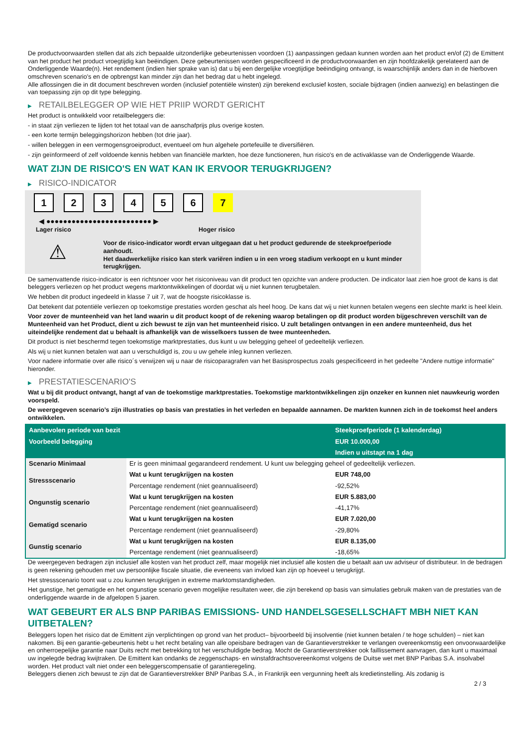De productvoorwaarden stellen dat als zich bepaalde uitzonderlijke gebeurtenissen voordoen (1) aanpassingen gedaan kunnen worden aan het product en/of (2) de Emittent van het product het product vroegtijdig kan beëindigen. Deze gebeurtenissen worden gespecificeerd in de productvoorwaarden en zijn hoofdzakelijk gerelateerd aan de Onderliggende Waarde(n). Het rendement (indien hier sprake van is) dat u bij een dergelijke vroegtijdige beëindiging ontvangt, is waarschijnlijk anders dan in de hierboven omschreven scenario's en de opbrengst kan minder zijn dan het bedrag dat u hebt ingelegd.
Alle aflossingen die in dit document beschreven worden (inclusief potentiële winsten) zijn berekend exclusief kosten, sociale bijdragen (indien aanwezig) en belastingen die van toepassing zijn op dit type belegging.
▶ RETAILBELEGGER OP WIE HET PRIIP WORDT GERICHT
Het product is ontwikkeld voor retailbeleggers die:
- in staat zijn verliezen te lijden tot het totaal van de aanschafprijs plus overige kosten.
- een korte termijn beleggingshorizon hebben (tot drie jaar).
- willen beleggen in een vermogensgroeiproduct, eventueel om hun algehele portefeuille te diversifiëren.
- zijn geïnformeerd of zelf voldoende kennis hebben van financiële markten, hoe deze functioneren, hun risico's en de activaklasse van de Onderliggende Waarde.
WAT ZIJN DE RISICO'S EN WAT KAN IK ERVOOR TERUGKRIJGEN?
▶ RISICO-INDICATOR
1234567
◀ ●●●●●●●●●●●●●●●●●●●●●●●●● ▶
Lager risico Hoger risico
⚠
Voor de risico-indicator wordt ervan uitgegaan dat u het product gedurende de steekproefperiode aanhoudt.
Het daadwerkelijke risico kan sterk variëren indien u in een vroeg stadium verkoopt en u kunt minder terugkrijgen.
De samenvattende risico-indicator is een richtsnoer voor het risiconiveau van dit product ten opzichte van andere producten. De indicator laat zien hoe groot de kans is dat beleggers verliezen op het product wegens marktontwikkelingen of doordat wij u niet kunnen terugbetalen.
We hebben dit product ingedeeld in klasse 7 uit 7, wat de hoogste risicoklasse is.
Dat betekent dat potentiële verliezen op toekomstige prestaties worden geschat als heel hoog. De kans dat wij u niet kunnen betalen wegens een slechte markt is heel klein.
Voor zover de munteenheid van het land waarin u dit product koopt of de rekening waarop betalingen op dit product worden bijgeschreven verschilt van de Munteenheid van het Product, dient u zich bewust te zijn van het munteenheid risico. U zult betalingen ontvangen in een andere munteenheid, dus het uiteindelijke rendement dat u behaalt is afhankelijk van de wisselkoers tussen de twee munteenheden.
Dit product is niet beschermd tegen toekomstige marktprestaties, dus kunt u uw belegging geheel of gedeeltelijk verliezen.
Als wij u niet kunnen betalen wat aan u verschuldigd is, zou u uw gehele inleg kunnen verliezen.
Voor nadere informatie over alle risico´s verwijzen wij u naar de risicoparagrafen van het Basisprospectus zoals gespecificeerd in het gedeelte "Andere nuttige informatie" hieronder.
▶ PRESTATIESCENARIO'S
Wat u bij dit product ontvangt, hangt af van de toekomstige marktprestaties. Toekomstige marktontwikkelingen zijn onzeker en kunnen niet nauwkeurig worden voorspeld.
De weergegeven scenario’s zijn illustraties op basis van prestaties in het verleden en bepaalde aannamen. De markten kunnen zich in de toekomst heel anders ontwikkelen.
| Aanbevolen periode van bezit | | Steekproefperiode (1 kalenderdag) |
| Voorbeeld belegging | | EUR 10.000,00 |
| | | Indien u uitstapt na 1 dag |
| Scenario Minimaal | Er is geen minimaal gegarandeerd rendement. U kunt uw belegging geheel of gedeeltelijk verliezen. | |
| Stressscenario | Wat u kunt terugkrijgen na kosten | EUR 748,00 |
| | Percentage rendement (niet geannualiseerd) | -92,52% |
| Ongunstig scenario | Wat u kunt terugkrijgen na kosten | EUR 5.883,00 |
| | Percentage rendement (niet geannualiseerd) | -41,17% |
| Gematigd scenario | Wat u kunt terugkrijgen na kosten | EUR 7.020,00 |
| | Percentage rendement (niet geannualiseerd) | -29,80% |
| Gunstig scenario | Wat u kunt terugkrijgen na kosten | EUR 8.135,00 |
| | Percentage rendement (niet geannualiseerd) | -18,65% |
De weergegeven bedragen zijn inclusief alle kosten van het product zelf, maar mogelijk niet inclusief alle kosten die u betaalt aan uw adviseur of distributeur. In de bedragen is geen rekening gehouden met uw persoonlijke fiscale situatie, die eveneens van invloed kan zijn op hoeveel u terugkrijgt.
Het stressscenario toont wat u zou kunnen terugkrijgen in extreme marktomstandigheden.
Het gunstige, het gematigde en het ongunstige scenario geven mogelijke resultaten weer, die zijn berekend op basis van simulaties gebruik maken van de prestaties van de onderliggende waarde in de afgelopen 5 jaaren.
WAT GEBEURT ER ALS BNP PARIBAS EMISSIONS- UND HANDELSGESELLSCHAFT MBH NIET KAN UITBETALEN?
Beleggers lopen het risico dat de Emittent zijn verplichtingen op grond van het product– bijvoorbeeld bij insolventie (niet kunnen betalen / te hoge schulden) – niet kan nakomen. Bij een garantie-gebeurtenis hebt u het recht betaling van alle opeisbare bedragen van de Garantieverstrekker te verlangen overeenkomstig een onvoorwaardelijke en onherroepelijke garantie naar Duits recht met betrekking tot het verschuldigde bedrag. Mocht de Garantieverstrekker ook faillissement aanvragen, dan kunt u maximaal uw ingelegde bedrag kwijtraken. De Emittent kan ondanks de zeggenschaps- en winstafdrachtsovereenkomst volgens de Duitse wet met BNP Paribas S.A. insolvabel worden. Het product valt niet onder een beleggerscompensatie of garantieregeling.
Beleggers dienen zich bewust te zijn dat de Garantieverstrekker BNP Paribas S.A., in Frankrijk een vergunning heeft als kredietinstelling. Als zodanig is
2 / 3